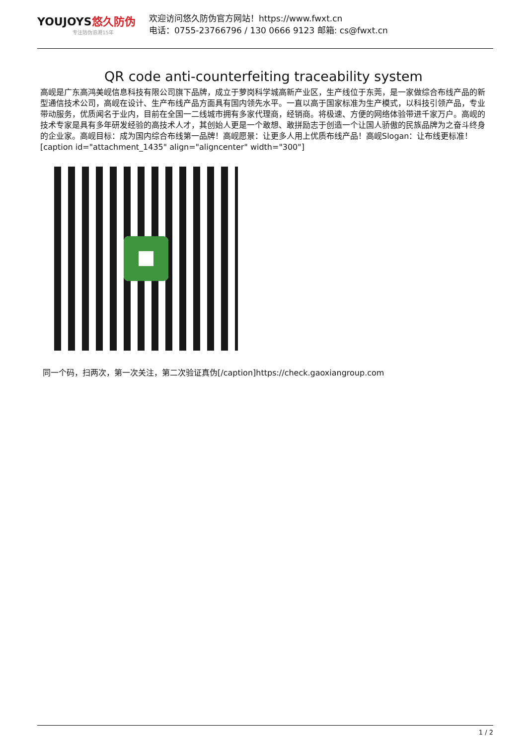YOUJOYS悠久防伪
专注防伪追溯15年
欢迎访问悠久防伪官方网站！https://www.fwxt.cn
电话：0755-23766796 / 130 0666 9123 邮箱: cs@fwxt.cn
QR code anti-counterfeiting traceability system
高岘是广东高鸿美岘信息科技有限公司旗下品牌，成立于萝岗科学城高新产业区，生产线位于东莞，是一家做综合布线产品的新型通信技术公司，高岘在设计、生产布线产品方面具有国内领先水平。一直以高于国家标准为生产模式，以科技引领产品，专业带动服务，优质闻名于业内，目前在全国一二线城市拥有多家代理商，经销商。将极速、方便的网络体验带进千家万户。高岘的技术专家是具有多年研发经验的高技术人才，其创始人更是一个敢想、敢拼励志于创造一个让国人骄傲的民族品牌为之奋斗终身的企业家。高岘目标：成为国内综合布线第一品牌！高岘愿景：让更多人用上优质布线产品！高岘Slogan：让布线更标准！ [caption id="attachment_1435" align="aligncenter" width="300"]
同一个码，扫两次，第一次关注，第二次验证真伪[/caption]https://check.gaoxiangroup.com
1 / 2